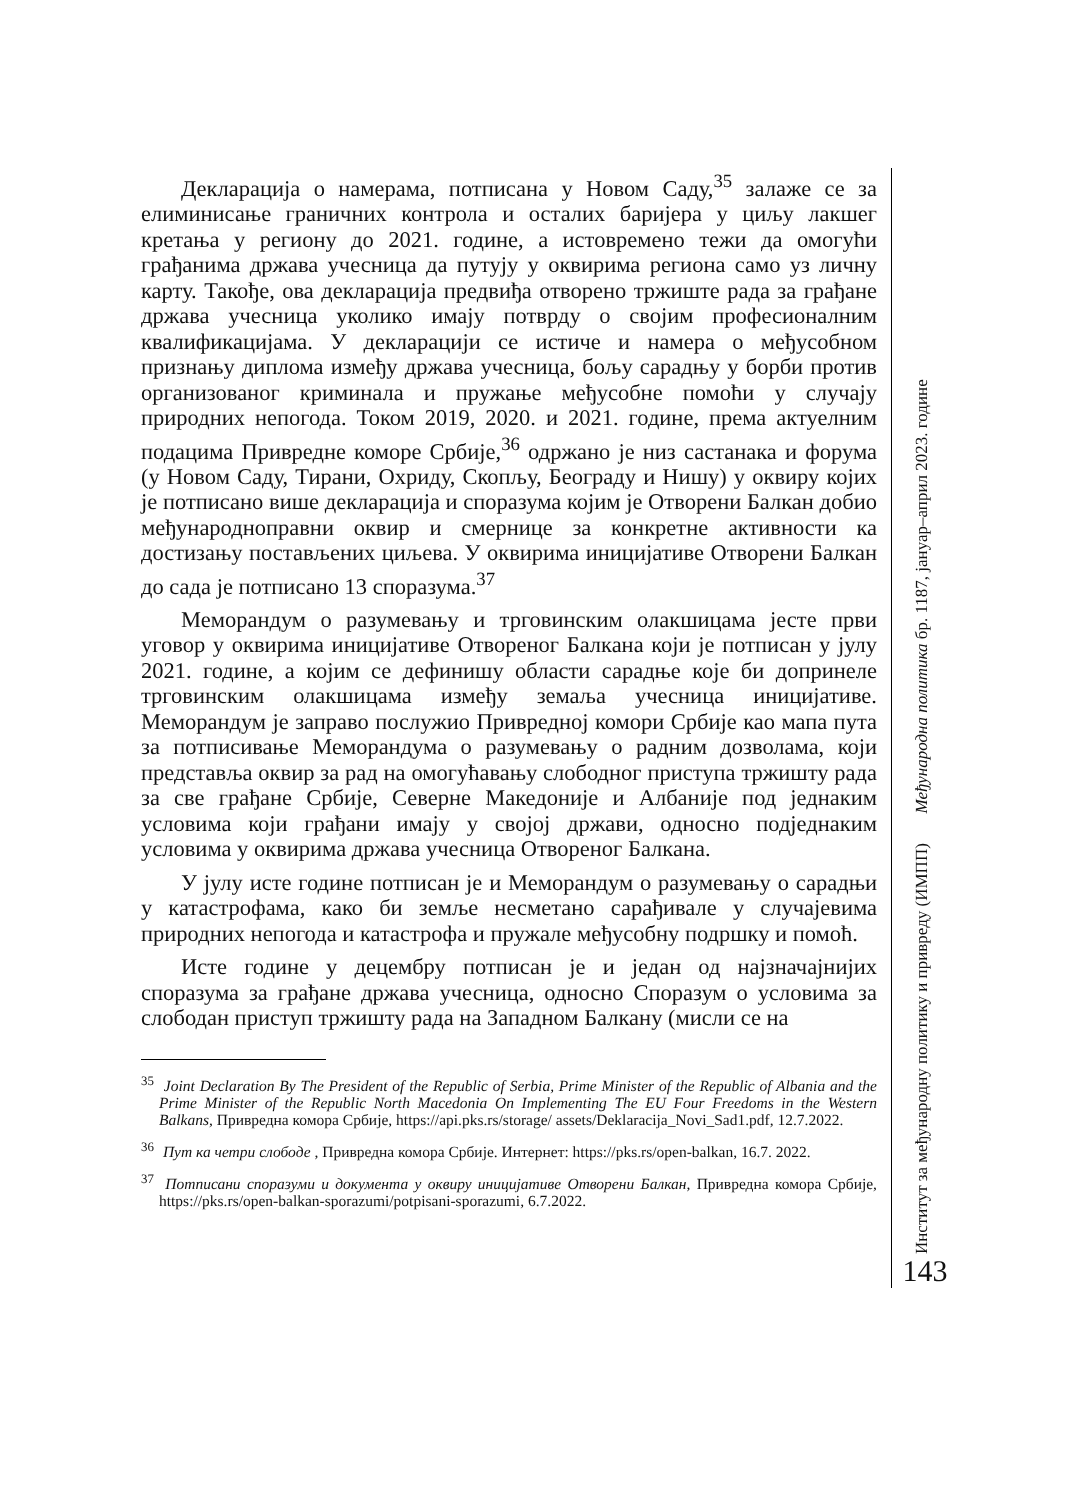Декларација о намерама, потписана у Новом Саду,<sup>35</sup> залаже се за елиминисање граничних контрола и осталих баријера у циљу лакшег кретања у региону до 2021. године, а истовремено тежи да омогући грађанима држава учесница да путују у оквирима региона само уз личну карту. Такође, ова декларација предвиђа отворено тржиште рада за грађане држава учесница уколико имају потврду о својим професионалним квалификацијама. У декларацији се истиче и намера о међусобном признању диплома између држава учесница, бољу сарадњу у борби против организованог криминала и пружање међусобне помоћи у случају природних непогода. Током 2019, 2020. и 2021. године, према актуелним подацима Привредне коморе Србије,<sup>36</sup> одржано је низ састанака и форума (у Новом Саду, Тирани, Охриду, Скопљу, Београду и Нишу) у оквиру којих је потписано више декларација и споразума којим је Отворени Балкан добио међународноправни оквир и смернице за конкретне активности ка достизању постављених циљева. У оквирима иницијативе Отворени Балкан до сада је потписано 13 споразума.<sup>37</sup>
Меморандум о разумевању и трговинским олакшицама јесте први уговор у оквирима иницијативе Отвореног Балкана који је потписан у јулу 2021. године, а којим се дефинишу области сарадње које би допринеле трговинским олакшицама између земаља учесница иницијативе. Меморандум је заправо послужио Привредној комори Србије као мапа пута за потписивање Меморандума о разумевању о радним дозволама, који представља оквир за рад на омогућавању слободног приступа тржишту рада за све грађане Србије, Северне Македоније и Албаније под једнаким условима који грађани имају у својој држави, односно подједнаким условима у оквирима држава учесница Отвореног Балкана.
У јулу исте године потписан је и Меморандум о разумевању о сарадњи у катастрофама, како би земље несметано сарађивале у случајевима природних непогода и катастрофа и пружале међусобну подршку и помоћ.
Исте године у децембру потписан је и један од најзначајнијих споразума за грађане држава учесница, односно Споразум о условима за слободан приступ тржишту рада на Западном Балкану (мисли се на
<sup>35</sup> Joint Declaration By The President of the Republic of Serbia, Prime Minister of the Republic of Albania and the Prime Minister of the Republic North Macedonia On Implementing The EU Four Freedoms in the Western Balkans, Привредна комора Србије, https://api.pks.rs/storage/ assets/Deklaracija_Novi_Sad1.pdf, 12.7.2022.
<sup>36</sup> Пут ка четри слободе , Привредна комора Србије. Интернет: https://pks.rs/open-balkan, 16.7. 2022.
<sup>37</sup> Потписани споразуми и документа у оквиру иницијативе Отворени Балкан, Привредна комора Србије, https://pks.rs/open-balkan-sporazumi/potpisani-sporazumi, 6.7.2022.
Институт за међународну политику и привреду (ИМПП) Међународна политика бр. 1187, јануар–април 2023. године
143